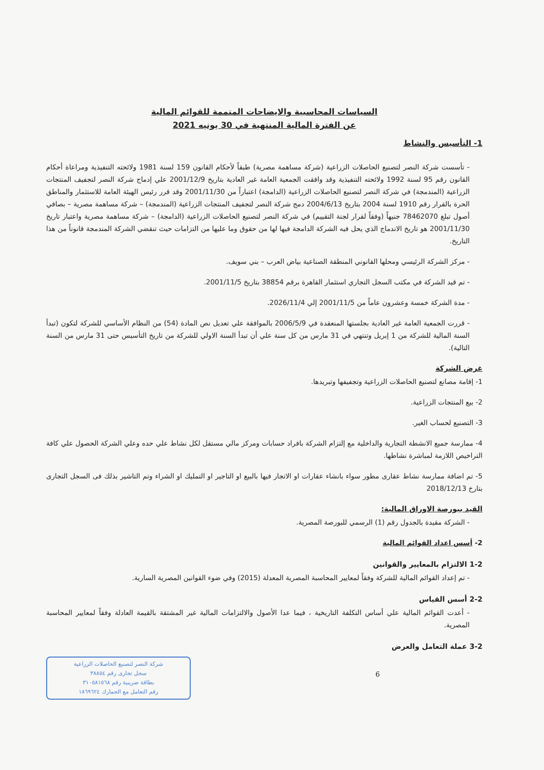السياسات المحاسبية والايضاحات المتممة للقوائم المالية
عن الفترة المالية المنتهية في 30 يونيه 2021
1- التأسيس والنشاط
- تأسست شركة النصر لتصنيع الحاصلات الزراعية (شركة مساهمة مصرية) طبقاً لأحكام القانون 159 لسنة 1981 ولائحته التنفيذية ومراعاة أحكام القانون رقم 95 لسنة 1992 ولائحته التنفيذية وقد وافقت الجمعية العامة غير العادية بتاريخ 2001/12/9 علي إدماج شركة النصر لتجفيف المنتجات الزراعية (المندمجة) في شركة النصر لتصنيع الحاصلات الزراعية (الدامجة) اعتباراً من 2001/11/30 وقد قرر رئيس الهيئة العامة للاستثمار والمناطق الحرة بالقرار رقم 1910 لسنة 2004 بتاريخ 2004/6/13 دمج شركة النصر لتجفيف المنتجات الزراعية (المندمجة) – شركة مساهمة مصرية – بصافي أصول تبلغ 78462070 جنيهاً (وفقاً لقرار لجنة التقييم) في شركة النصر لتصنيع الحاصلات الزراعية (الدامجة) – شركة مساهمة مصرية واعتبار تاريخ 2001/11/30 هو تاريخ الاندماج الذي يحل فيه الشركة الدامجة فيها لها من حقوق وما عليها من التزامات حيث تنقضي الشركة المندمجة قانوناً من هذا التاريخ.
- مركز الشركة الرئيسي ومحلها القانوني المنطقة الصناعية بياض العرب – بني سويف.
- تم قيد الشركة في مكتب السجل التجاري استثمار القاهرة برقم 38854 بتاريخ 2001/11/5.
- مدة الشركة خمسة وعشرون عاماً من 2001/11/5 إلي 2026/11/4.
- قررت الجمعية العامة غير العادية بجلستها المنعقدة في 2006/5/9 بالموافقة علي تعديل نص المادة (54) من النظام الأساسي للشركة لتكون (تبدأ السنة المالية للشركة من 1 إبريل وتنتهي في 31 مارس من كل سنة علي أن تبدأ السنة الاولي للشركة من تاريخ التأسيس حتى 31 مارس من السنة التالية).
غرض الشركة
1- إقامة مصانع لتصنيع الحاصلات الزراعية وتجفيفها وتبريدها.
2- بيع المنتجات الزراعية.
3- التصنيع لحساب الغير.
4- ممارسة جميع الانشطة التجارية والداخلية مع إلتزام الشركة بافراد حسابات ومركز مالي مستقل لكل نشاط علي حده وعلي الشركة الحصول علي كافة التراخيص اللازمة لمباشرة نشاطها.
5- تم اضافة ممارسة نشاط عقارى مطور سواء بانشاء عقارات او الاتجار فيها بالبيع او التاجير او التمليك او الشراء وتم التاشير بذلك فى السجل التجارى بتارخ 2018/12/13
القيد ببورصة الاوراق المالية:
- الشركة مقيدة بالجدول رقم (1) الرسمي للبورصة المصرية.
2- أسس اعداد القوائم المالية
1-2 الالتزام بالمعايير والقوانين
- تم إعداد القوائم المالية للشركة وفقاً لمعايير المحاسبة المصرية المعدلة (2015) وفي ضوء القوانين المصرية السارية.
2-2 أسس القياس
- أعدت القوائم المالية علي أساس التكلفة التاريخية ، فيما عدا الأصول والالتزامات المالية غير المشتقة بالقيمة العادلة وفقاً لمعايير المحاسبة المصرية.
3-2 عملة التعامل والعرض
شركة النصر لتصنيع الحاصلات الزراعية
سجل تجارى رقم ٣٨٨٥٤
بطاقة ضريبية رقم ٣١٠٥٨١٥٦٨
رقم التعامل مع الجمارك ١٨٦٩٦٢٤
6